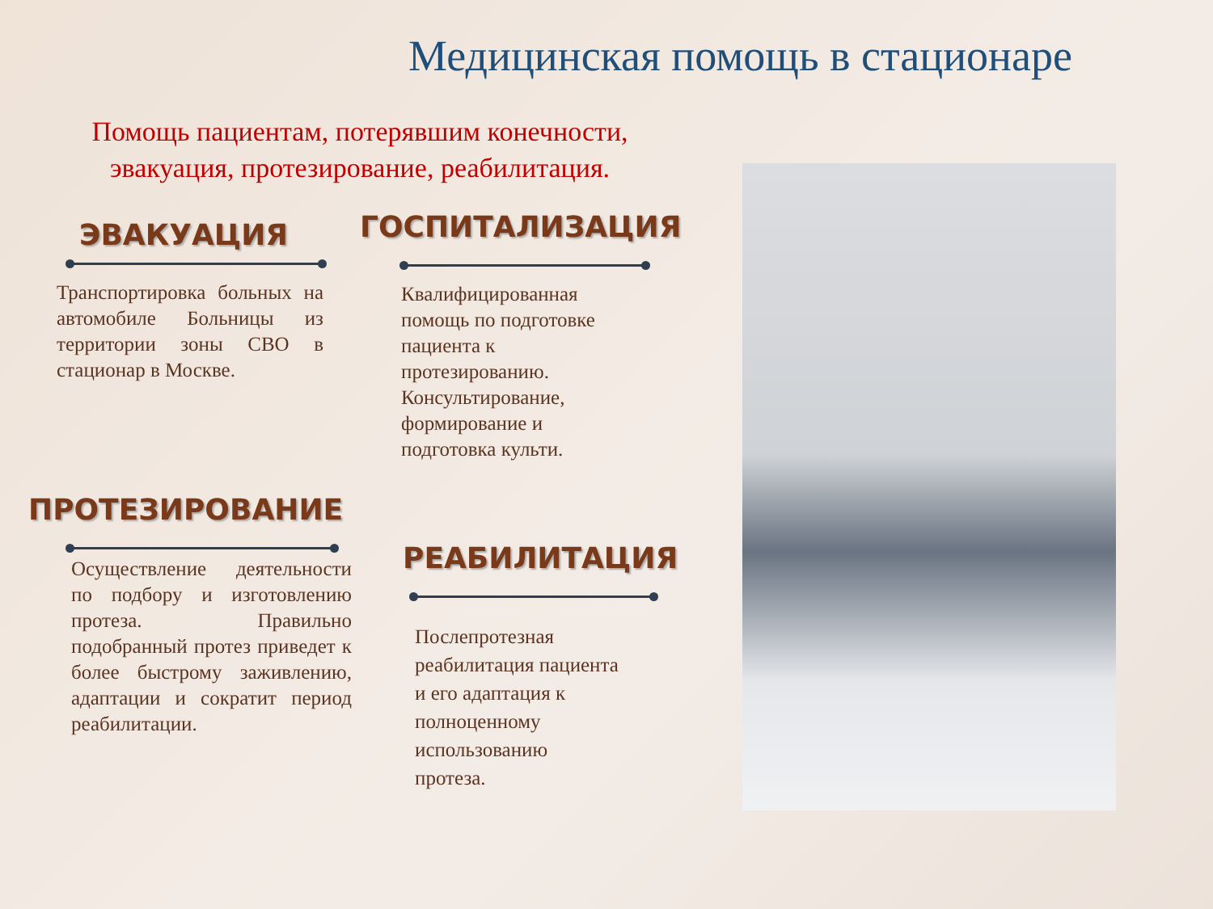Медицинская помощь в стационаре
Помощь пациентам, потерявшим конечности,
эвакуация, протезирование, реабилитация.
ЭВАКУАЦИЯ
Транспортировка больных на автомобиле Больницы из территории зоны СВО в стационар в Москве.
ГОСПИТАЛИЗАЦИЯ
Квалифицированная
помощь по подготовке
пациента к
протезированию.
Консультирование,
формирование и
подготовка культи.
ПРОТЕЗИРОВАНИЕ
Осуществление деятельности по подбору и изготовлению протеза. Правильно подобранный протез приведет к более быстрому заживлению, адаптации и сократит период реабилитации.
РЕАБИЛИТАЦИЯ
Послепротезная
реабилитация пациента
и его адаптация к
полноценному
использованию
протеза.